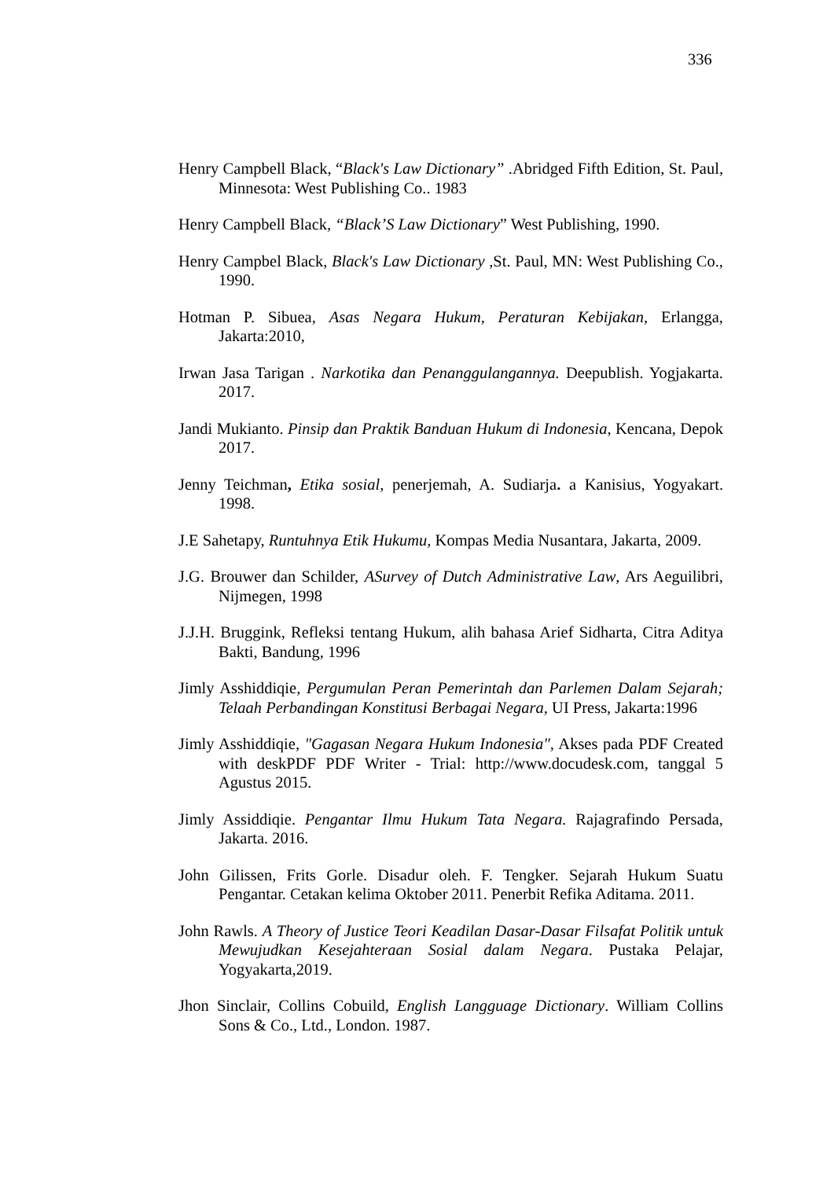336
Henry Campbell Black, “Black's Law Dictionary” .Abridged Fifth Edition, St. Paul, Minnesota: West Publishing Co.. 1983
Henry Campbell Black, “Black’S Law Dictionary” West Publishing, 1990.
Henry Campbel Black, Black's Law Dictionary ,St. Paul, MN: West Publishing Co., 1990.
Hotman P. Sibuea, Asas Negara Hukum, Peraturan Kebijakan, Erlangga, Jakarta:2010,
Irwan Jasa Tarigan . Narkotika dan Penanggulangannya. Deepublish. Yogjakarta. 2017.
Jandi Mukianto. Pinsip dan Praktik Banduan Hukum di Indonesia, Kencana, Depok 2017.
Jenny Teichman, Etika sosial, penerjemah, A. Sudiarja. a Kanisius, Yogyakart. 1998.
J.E Sahetapy, Runtuhnya Etik Hukumu, Kompas Media Nusantara, Jakarta, 2009.
J.G. Brouwer dan Schilder, ASurvey of Dutch Administrative Law, Ars Aeguilibri, Nijmegen, 1998
J.J.H. Bruggink, Refleksi tentang Hukum, alih bahasa Arief Sidharta, Citra Aditya Bakti, Bandung, 1996
Jimly Asshiddiqie, Pergumulan Peran Pemerintah dan Parlemen Dalam Sejarah; Telaah Perbandingan Konstitusi Berbagai Negara, UI Press, Jakarta:1996
Jimly Asshiddiqie, "Gagasan Negara Hukum Indonesia", Akses pada PDF Created with deskPDF PDF Writer - Trial: http://www.docudesk.com, tanggal 5 Agustus 2015.
Jimly Assiddiqie. Pengantar Ilmu Hukum Tata Negara. Rajagrafindo Persada, Jakarta. 2016.
John Gilissen, Frits Gorle. Disadur oleh. F. Tengker. Sejarah Hukum Suatu Pengantar. Cetakan kelima Oktober 2011. Penerbit Refika Aditama. 2011.
John Rawls. A Theory of Justice Teori Keadilan Dasar-Dasar Filsafat Politik untuk Mewujudkan Kesejahteraan Sosial dalam Negara. Pustaka Pelajar, Yogyakarta,2019.
Jhon Sinclair, Collins Cobuild, English Langguage Dictionary. William Collins Sons & Co., Ltd., London. 1987.